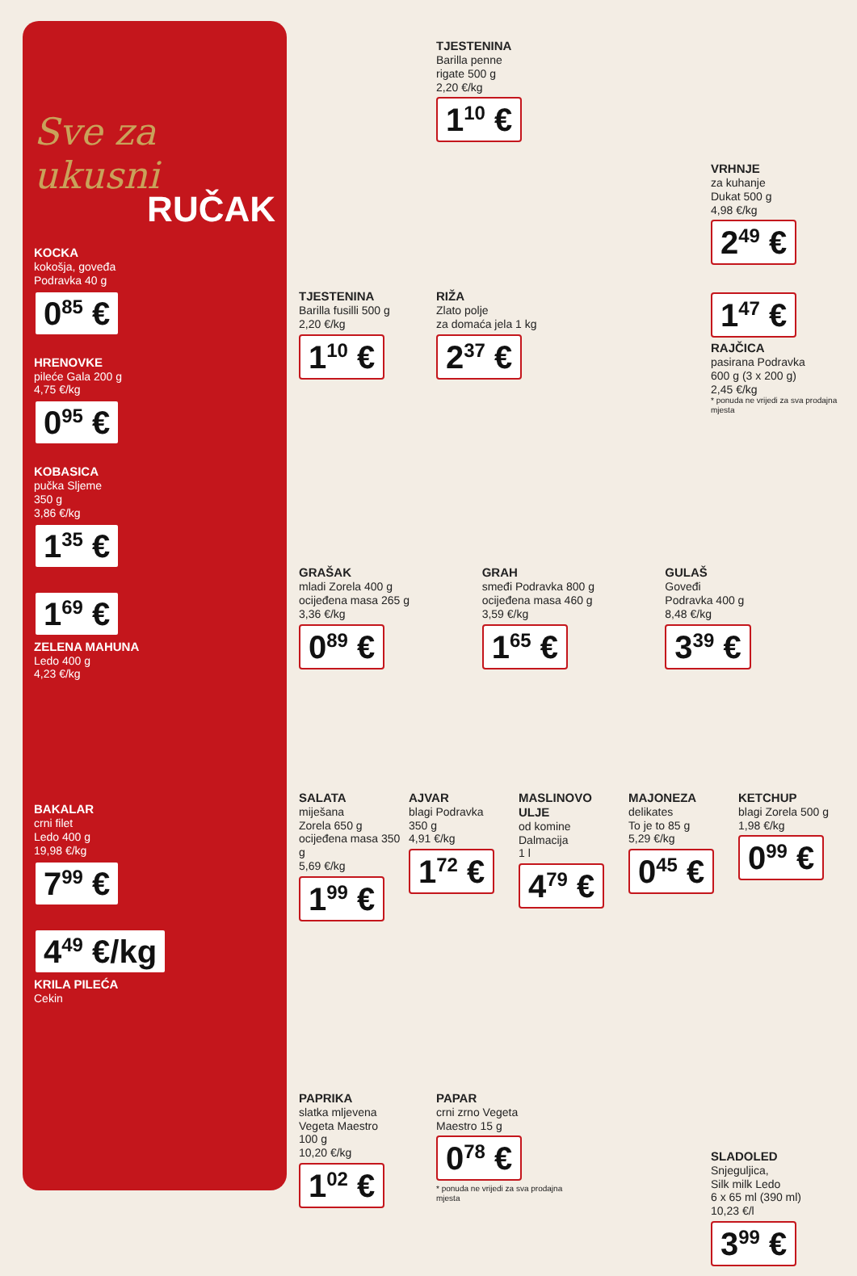Sve za ukusni
RUČAK
KOCKA
kokošja, goveđa
Podravka 40 g
0<sup>85</sup> €
HRENOVKE
pileće Gala 200 g
4,75 €/kg
0<sup>95</sup> €
KOBASICA
pučka Sljeme
350 g
3,86 €/kg
1<sup>35</sup> €
1<sup>69</sup> €
ZELENA MAHUNA
Ledo 400 g
4,23 €/kg
BAKALAR
crni filet
Ledo 400 g
19,98 €/kg
7<sup>99</sup> €
4<sup>49</sup> €/kg
KRILA PILEĆA
Cekin
TJESTENINA
Barilla penne
rigate 500 g
2,20 €/kg
1<sup>10</sup> €
VRHNJE
za kuhanje
Dukat 500 g
4,98 €/kg
2<sup>49</sup> €
TJESTENINA
Barilla fusilli 500 g
2,20 €/kg
1<sup>10</sup> €
RIŽA
Zlato polje
za domaća jela 1 kg
2<sup>37</sup> €
1<sup>47</sup> €
RAJČICA
pasirana Podravka
600 g (3 x 200 g)
2,45 €/kg
* ponuda ne vrijedi za sva prodajna mjesta
GRAŠAK
mladi Zorela 400 g
ocijeđena masa 265 g
3,36 €/kg
0<sup>89</sup> €
GRAH
smeđi Podravka 800 g
ocijeđena masa 460 g
3,59 €/kg
1<sup>65</sup> €
GULAŠ
Goveđi
Podravka 400 g
8,48 €/kg
3<sup>39</sup> €
SALATA
miješana
Zorela 650 g
ocijeđena masa 350 g
5,69 €/kg
1<sup>99</sup> €
AJVAR
blagi Podravka
350 g
4,91 €/kg
1<sup>72</sup> €
MASLINOVO ULJE
od komine
Dalmacija
1 l
4<sup>79</sup> €
MAJONEZA
delikates
To je to 85 g
5,29 €/kg
0<sup>45</sup> €
KETCHUP
blagi Zorela 500 g
1,98 €/kg
0<sup>99</sup> €
PAPRIKA
slatka mljevena
Vegeta Maestro
100 g
10,20 €/kg
1<sup>02</sup> €
PAPAR
crni zrno Vegeta
Maestro 15 g
0<sup>78</sup> €
* ponuda ne vrijedi za sva prodajna mjesta
SLADOLED
Snjeguljica,
Silk milk Ledo
6 x 65 ml (390 ml)
10,23 €/l
3<sup>99</sup> €